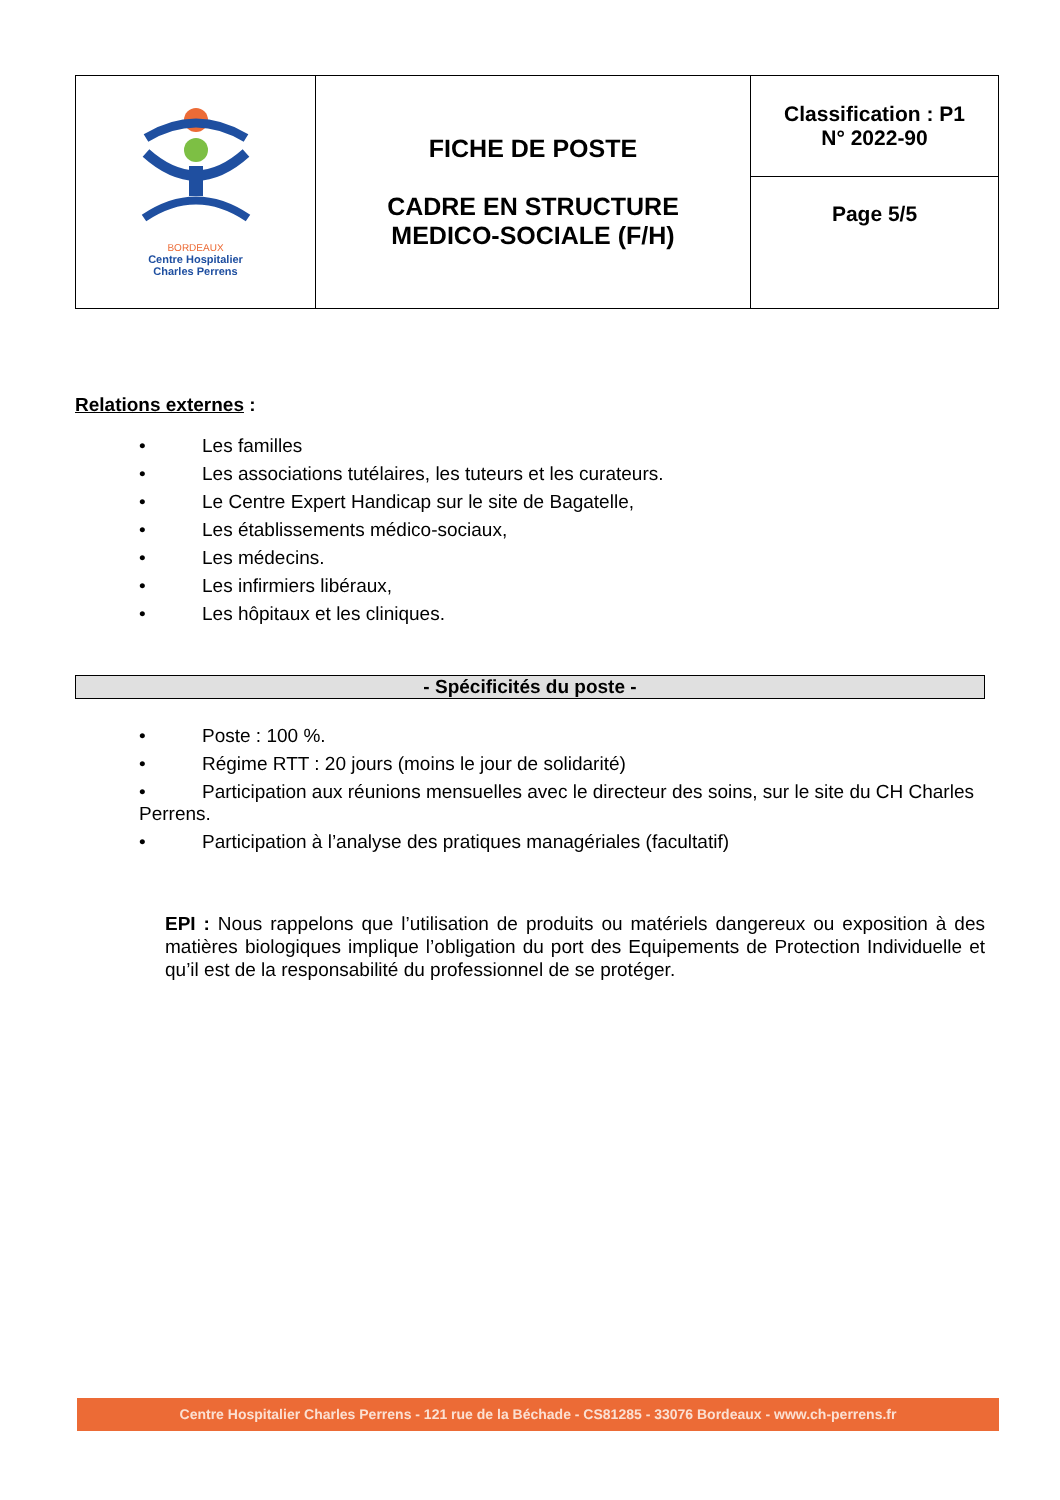| BORDEAUX Centre Hospitalier Charles Perrens | FICHE DE POSTE CADRE EN STRUCTURE MEDICO-SOCIALE (F/H) | Classification : P1 N° 2022-90 |
| | | Page 5/5 |
Relations externes :
• Les familles
• Les associations tutélaires, les tuteurs et les curateurs.
• Le Centre Expert Handicap sur le site de Bagatelle,
• Les établissements médico-sociaux,
• Les médecins.
• Les infirmiers libéraux,
• Les hôpitaux et les cliniques.
- Spécificités du poste -
• Poste : 100 %.
• Régime RTT : 20 jours (moins le jour de solidarité)
• Participation aux réunions mensuelles avec le directeur des soins, sur le site du CH Charles Perrens.
• Participation à l’analyse des pratiques managériales (facultatif)
EPI : Nous rappelons que l’utilisation de produits ou matériels dangereux ou exposition à des matières biologiques implique l’obligation du port des Equipements de Protection Individuelle et qu’il est de la responsabilité du professionnel de se protéger.
Centre Hospitalier Charles Perrens - 121 rue de la Béchade - CS81285 - 33076 Bordeaux - www.ch-perrens.fr